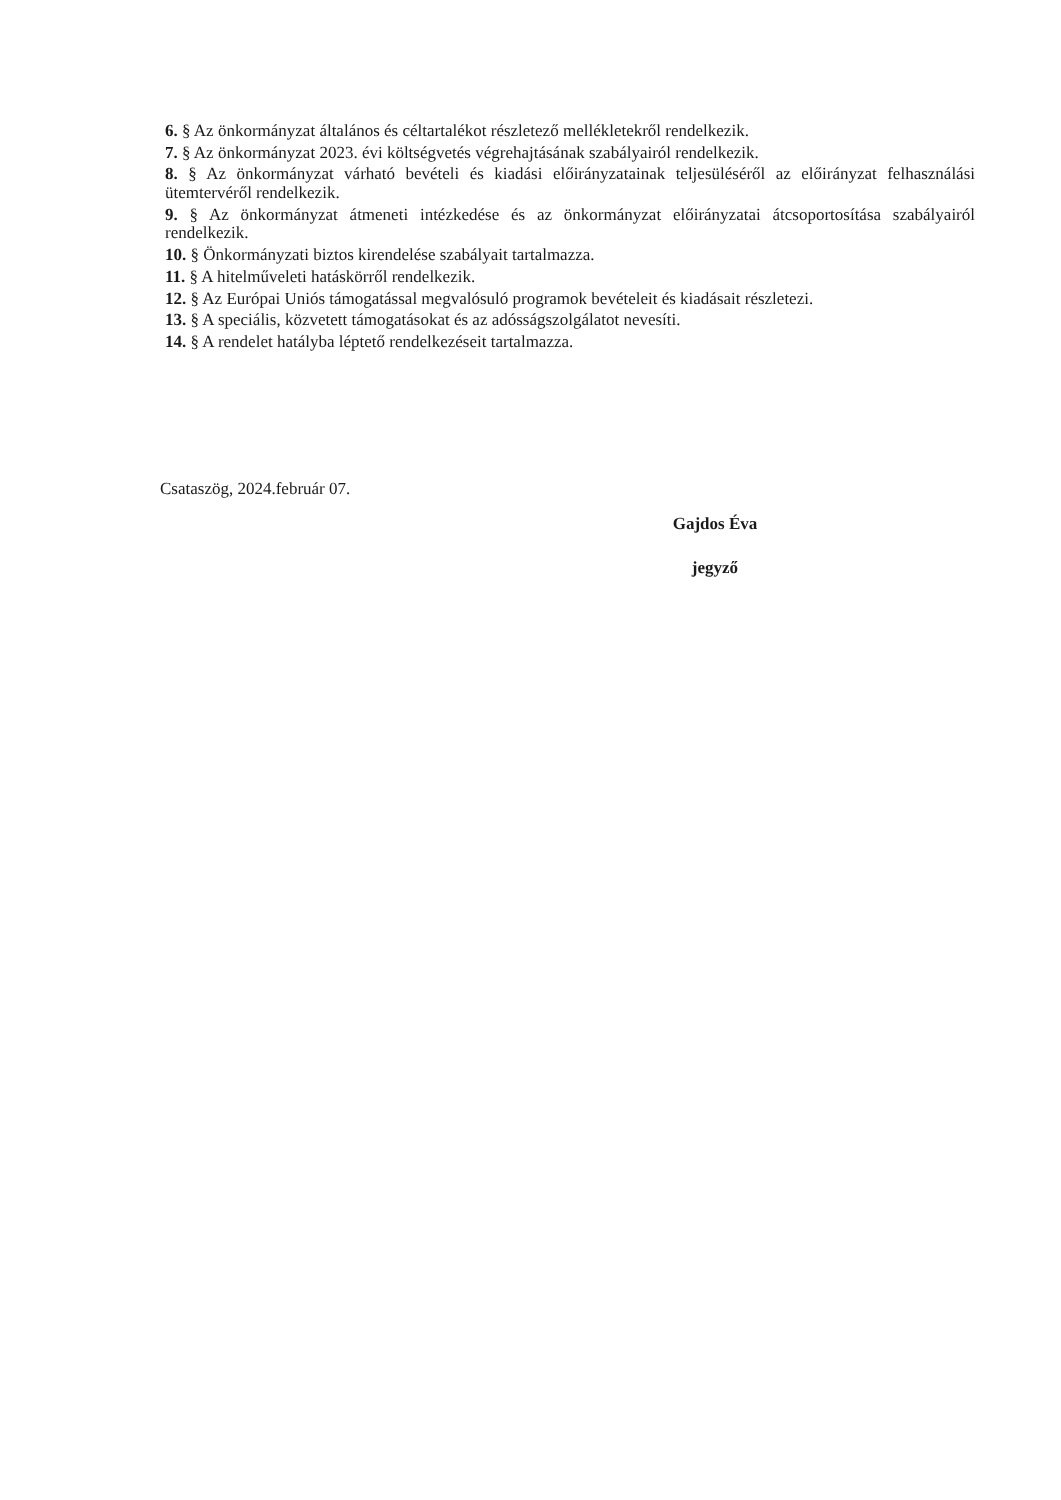6. § Az önkormányzat általános és céltartalékot részletező mellékletekről rendelkezik.
7. § Az önkormányzat 2023. évi költségvetés végrehajtásának szabályairól rendelkezik.
8. § Az önkormányzat várható bevételi és kiadási előirányzatainak teljesüléséről az előirányzat felhasználási ütemtervéről rendelkezik.
9. § Az önkormányzat átmeneti intézkedése és az önkormányzat előirányzatai átcsoportosítása szabályairól rendelkezik.
10. § Önkormányzati biztos kirendelése szabályait tartalmazza.
11. § A hitelműveleti hatáskörről rendelkezik.
12. § Az Európai Uniós támogatással megvalósuló programok bevételeit és kiadásait részletezi.
13. § A speciális, közvetett támogatásokat és az adósságszolgálatot nevesíti.
14. § A rendelet hatályba léptető rendelkezéseit tartalmazza.
Csataszög, 2024.február 07.
Gajdos Éva
jegyző